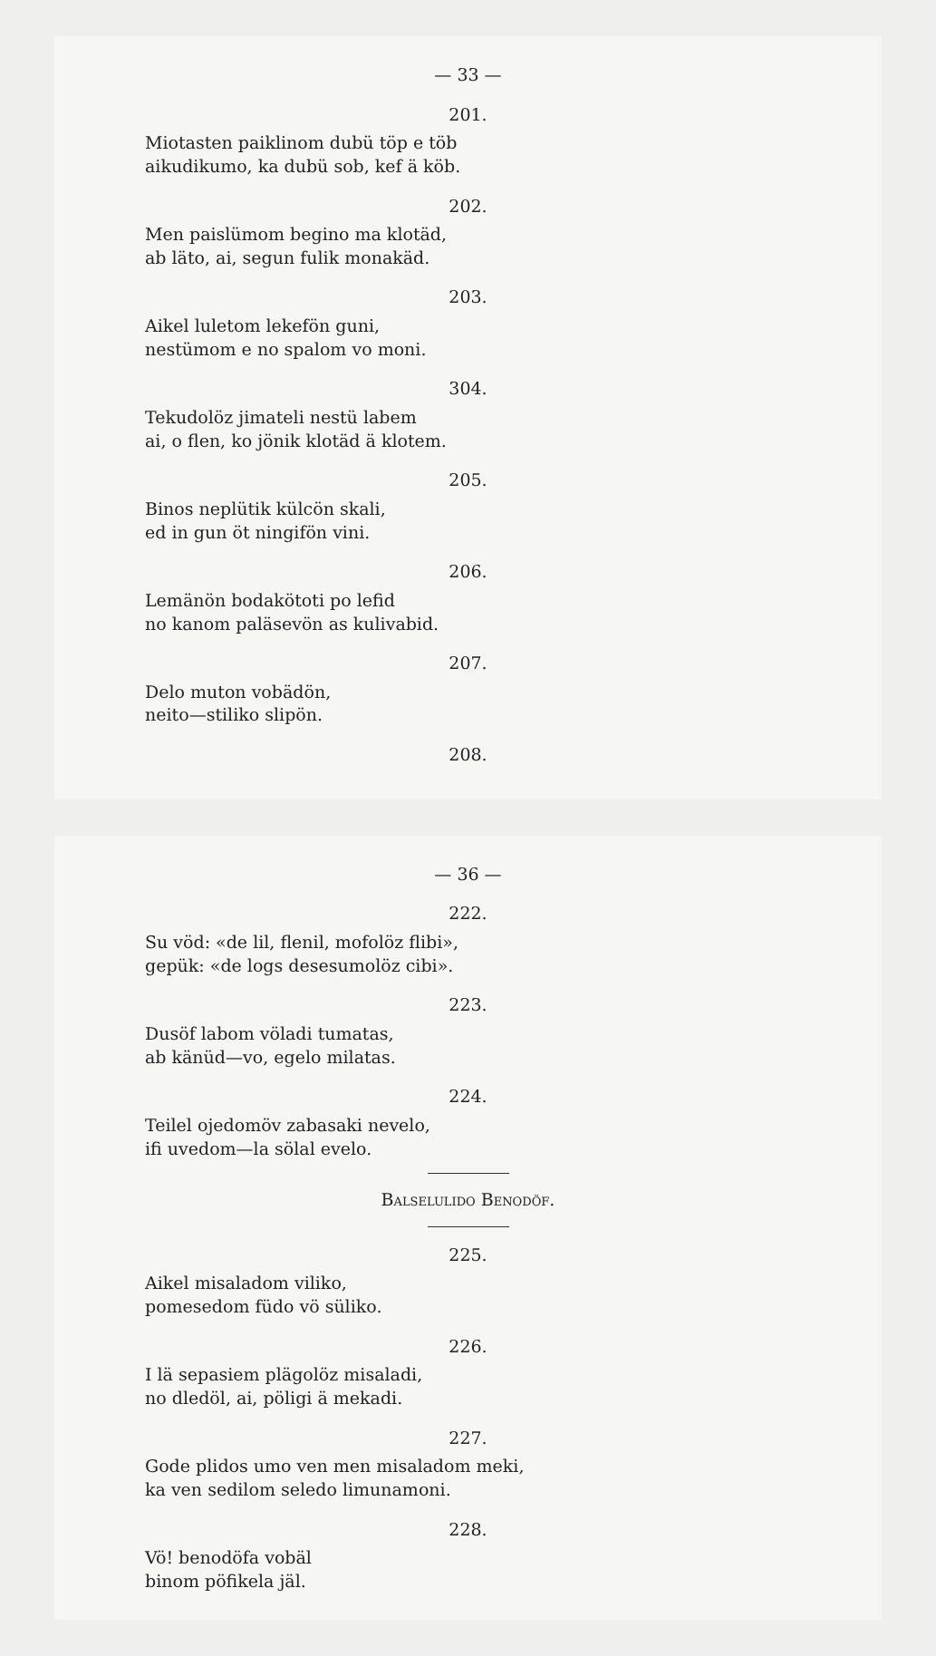— 33 —
201.
Miotasten paiklinom dubü töp e töb
aikudikumo, ka dubü sob, kef ä köb.
202.
Men paislümom begino ma klotäd,
ab läto, ai, segun fulik monakäd.
203.
Aikel luletom lekefön guni,
nestümom e no spalom vo moni.
304.
Tekudolöz jimateli nestü labem
ai, o flen, ko jönik klotäd ä klotem.
205.
Binos neplütik külcön skali,
ed in gun öt ningifön vini.
206.
Lemänön bodakötoti po lefid
no kanom paläsevön as kulivabid.
207.
Delo muton vobädön,
neito—stiliko slipön.
208.
— 36 —
222.
Su vöd: «de lil, flenil, mofolöz flibi»,
gepük: «de logs desesumolöz cibi».
223.
Dusöf labom völadi tumatas,
ab känüd—vo, egelo milatas.
224.
Teilel ojedomöv zabasaki nevelo,
ifi uvedom—la sölal evelo.
Balselulido Benodöf.
225.
Aikel misaladom viliko,
pomesedom füdo vö süliko.
226.
I lä sepasiem plägolöz misaladi,
no dledöl, ai, pöligi ä mekadi.
227.
Gode plidos umo ven men misaladom meki,
ka ven sedilom seledo limunamoni.
228.
Vö! benodöfa vobäl
binom pöfikela jäl.